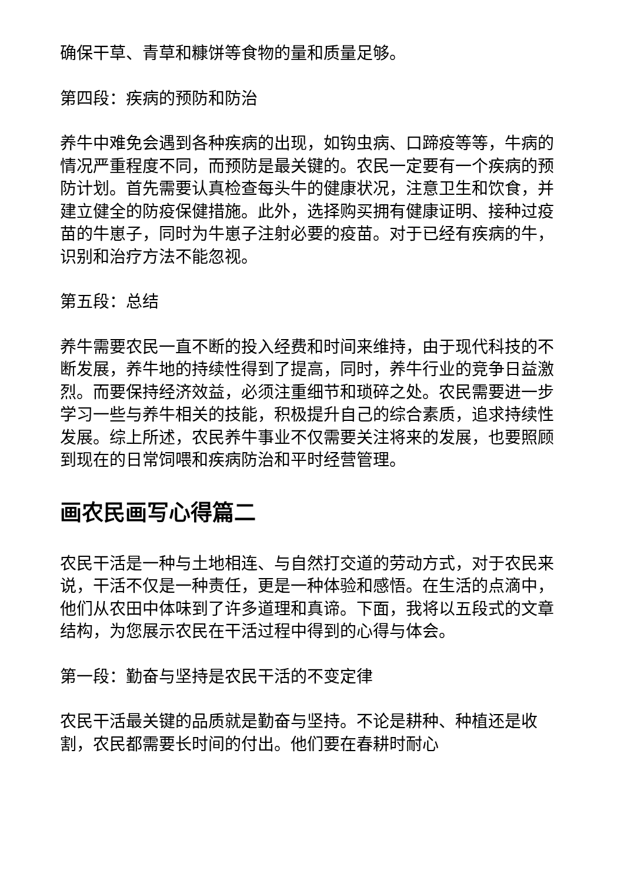确保干草、青草和糠饼等食物的量和质量足够。
第四段：疾病的预防和防治
养牛中难免会遇到各种疾病的出现，如钩虫病、口蹄疫等等，牛病的情况严重程度不同，而预防是最关键的。农民一定要有一个疾病的预防计划。首先需要认真检查每头牛的健康状况，注意卫生和饮食，并建立健全的防疫保健措施。此外，选择购买拥有健康证明、接种过疫苗的牛崽子，同时为牛崽子注射必要的疫苗。对于已经有疾病的牛，识别和治疗方法不能忽视。
第五段：总结
养牛需要农民一直不断的投入经费和时间来维持，由于现代科技的不断发展，养牛地的持续性得到了提高，同时，养牛行业的竞争日益激烈。而要保持经济效益，必须注重细节和琐碎之处。农民需要进一步学习一些与养牛相关的技能，积极提升自己的综合素质，追求持续性发展。综上所述，农民养牛事业不仅需要关注将来的发展，也要照顾到现在的日常饲喂和疾病防治和平时经营管理。
画农民画写心得篇二
农民干活是一种与土地相连、与自然打交道的劳动方式，对于农民来说，干活不仅是一种责任，更是一种体验和感悟。在生活的点滴中，他们从农田中体味到了许多道理和真谛。下面，我将以五段式的文章结构，为您展示农民在干活过程中得到的心得与体会。
第一段：勤奋与坚持是农民干活的不变定律
农民干活最关键的品质就是勤奋与坚持。不论是耕种、种植还是收割，农民都需要长时间的付出。他们要在春耕时耐心